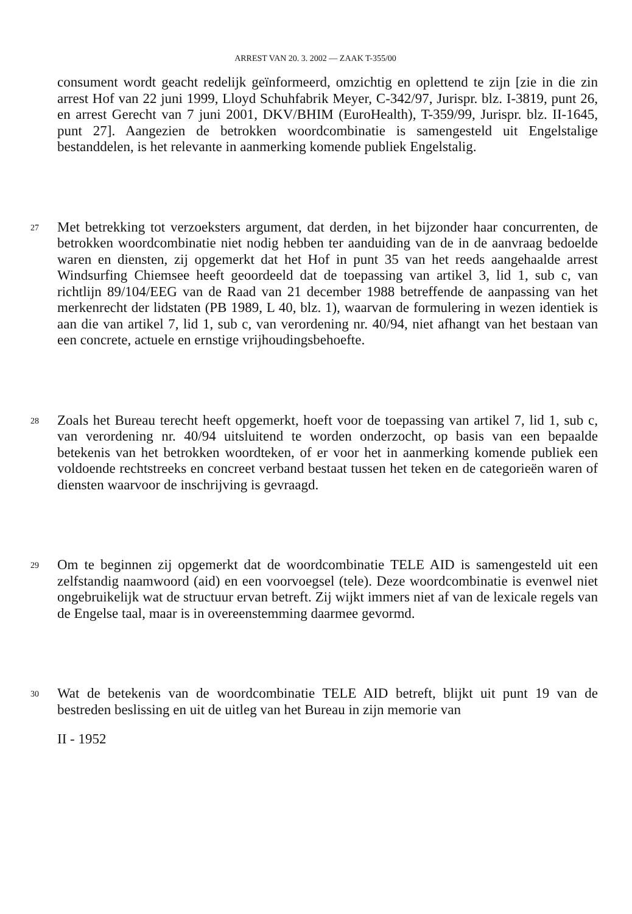ARREST VAN 20. 3. 2002 — ZAAK T-355/00
consument wordt geacht redelijk geïnformeerd, omzichtig en oplettend te zijn [zie in die zin arrest Hof van 22 juni 1999, Lloyd Schuhfabrik Meyer, C-342/97, Jurispr. blz. I-3819, punt 26, en arrest Gerecht van 7 juni 2001, DKV/BHIM (EuroHealth), T-359/99, Jurispr. blz. II-1645, punt 27]. Aangezien de betrokken woordcombinatie is samengesteld uit Engelstalige bestanddelen, is het relevante in aanmerking komende publiek Engelstalig.
27
Met betrekking tot verzoeksters argument, dat derden, in het bijzonder haar concurrenten, de betrokken woordcombinatie niet nodig hebben ter aanduiding van de in de aanvraag bedoelde waren en diensten, zij opgemerkt dat het Hof in punt 35 van het reeds aangehaalde arrest Windsurfing Chiemsee heeft geoordeeld dat de toepassing van artikel 3, lid 1, sub c, van richtlijn 89/104/EEG van de Raad van 21 december 1988 betreffende de aanpassing van het merkenrecht der lidstaten (PB 1989, L 40, blz. 1), waarvan de formulering in wezen identiek is aan die van artikel 7, lid 1, sub c, van verordening nr. 40/94, niet afhangt van het bestaan van een concrete, actuele en ernstige vrijhoudingsbehoefte.
28
Zoals het Bureau terecht heeft opgemerkt, hoeft voor de toepassing van artikel 7, lid 1, sub c, van verordening nr. 40/94 uitsluitend te worden onderzocht, op basis van een bepaalde betekenis van het betrokken woordteken, of er voor het in aanmerking komende publiek een voldoende rechtstreeks en concreet verband bestaat tussen het teken en de categorieën waren of diensten waarvoor de inschrijving is gevraagd.
29
Om te beginnen zij opgemerkt dat de woordcombinatie TELE AID is samengesteld uit een zelfstandig naamwoord (aid) en een voorvoegsel (tele). Deze woordcombinatie is evenwel niet ongebruikelijk wat de structuur ervan betreft. Zij wijkt immers niet af van de lexicale regels van de Engelse taal, maar is in overeenstemming daarmee gevormd.
30
Wat de betekenis van de woordcombinatie TELE AID betreft, blijkt uit punt 19 van de bestreden beslissing en uit de uitleg van het Bureau in zijn memorie van
II - 1952